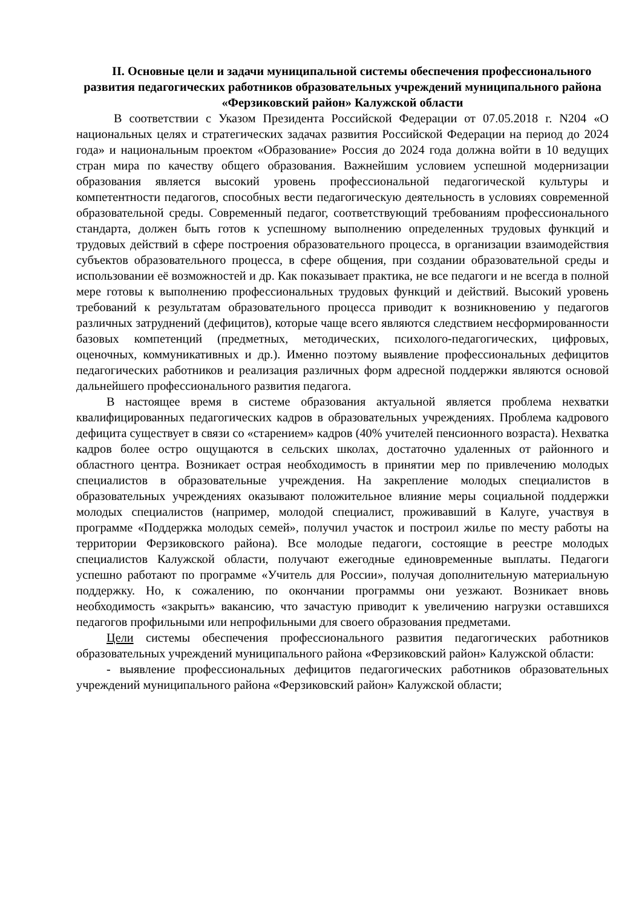II. Основные цели и задачи муниципальной системы обеспечения профессионального развития педагогических работников образовательных учреждений муниципального района «Ферзиковский район» Калужской области
В соответствии с Указом Президента Российской Федерации от 07.05.2018 г. N204 «О национальных целях и стратегических задачах развития Российской Федерации на период до 2024 года» и национальным проектом «Образование» Россия до 2024 года должна войти в 10 ведущих стран мира по качеству общего образования. Важнейшим условием успешной модернизации образования является высокий уровень профессиональной педагогической культуры и компетентности педагогов, способных вести педагогическую деятельность в условиях современной образовательной среды. Современный педагог, соответствующий требованиям профессионального стандарта, должен быть готов к успешному выполнению определенных трудовых функций и трудовых действий в сфере построения образовательного процесса, в организации взаимодействия субъектов образовательного процесса, в сфере общения, при создании образовательной среды и использовании её возможностей и др. Как показывает практика, не все педагоги и не всегда в полной мере готовы к выполнению профессиональных трудовых функций и действий. Высокий уровень требований к результатам образовательного процесса приводит к возникновению у педагогов различных затруднений (дефицитов), которые чаще всего являются следствием несформированности базовых компетенций (предметных, методических, психолого-педагогических, цифровых, оценочных, коммуникативных и др.). Именно поэтому выявление профессиональных дефицитов педагогических работников и реализация различных форм адресной поддержки являются основой дальнейшего профессионального развития педагога.
В настоящее время в системе образования актуальной является проблема нехватки квалифицированных педагогических кадров в образовательных учреждениях. Проблема кадрового дефицита существует в связи со «старением» кадров (40% учителей пенсионного возраста). Нехватка кадров более остро ощущаются в сельских школах, достаточно удаленных от районного и областного центра. Возникает острая необходимость в принятии мер по привлечению молодых специалистов в образовательные учреждения. На закрепление молодых специалистов в образовательных учреждениях оказывают положительное влияние меры социальной поддержки молодых специалистов (например, молодой специалист, проживавший в Калуге, участвуя в программе «Поддержка молодых семей», получил участок и построил жилье по месту работы на территории Ферзиковского района). Все молодые педагоги, состоящие в реестре молодых специалистов Калужской области, получают ежегодные единовременные выплаты. Педагоги успешно работают по программе «Учитель для России», получая дополнительную материальную поддержку. Но, к сожалению, по окончании программы они уезжают. Возникает вновь необходимость «закрыть» вакансию, что зачастую приводит к увеличению нагрузки оставшихся педагогов профильными или непрофильными для своего образования предметами.
Цели системы обеспечения профессионального развития педагогических работников образовательных учреждений муниципального района «Ферзиковский район» Калужской области:
- выявление профессиональных дефицитов педагогических работников образовательных учреждений муниципального района «Ферзиковский район» Калужской области;